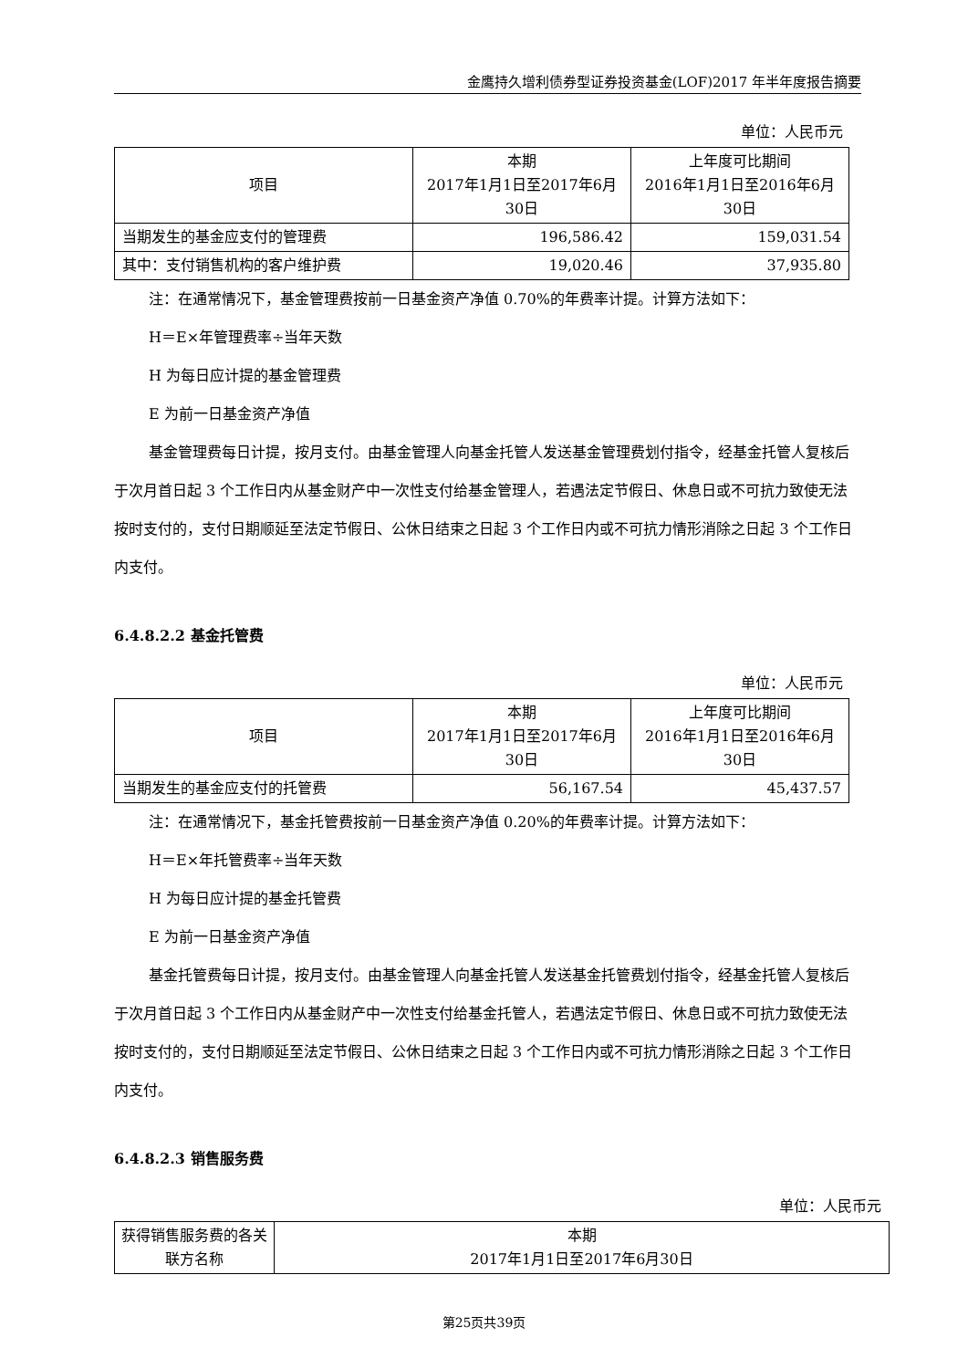金鹰持久增利债券型证券投资基金(LOF)2017 年半年度报告摘要
单位：人民币元
| 项目 | 本期 2017年1月1日至2017年6月 30日 | 上年度可比期间 2016年1月1日至2016年6月 30日 |
| --- | --- | --- |
| 当期发生的基金应支付的管理费 | 196,586.42 | 159,031.54 |
| 其中：支付销售机构的客户维护费 | 19,020.46 | 37,935.80 |
注：在通常情况下，基金管理费按前一日基金资产净值 0.70%的年费率计提。计算方法如下：
H＝E×年管理费率÷当年天数
H 为每日应计提的基金管理费
E 为前一日基金资产净值
基金管理费每日计提，按月支付。由基金管理人向基金托管人发送基金管理费划付指令，经基金托管人复核后于次月首日起 3 个工作日内从基金财产中一次性支付给基金管理人，若遇法定节假日、休息日或不可抗力致使无法按时支付的，支付日期顺延至法定节假日、公休日结束之日起 3 个工作日内或不可抗力情形消除之日起 3 个工作日内支付。
6.4.8.2.2 基金托管费
单位：人民币元
| 项目 | 本期 2017年1月1日至2017年6月 30日 | 上年度可比期间 2016年1月1日至2016年6月 30日 |
| --- | --- | --- |
| 当期发生的基金应支付的托管费 | 56,167.54 | 45,437.57 |
注：在通常情况下，基金托管费按前一日基金资产净值 0.20%的年费率计提。计算方法如下：
H＝E×年托管费率÷当年天数
H 为每日应计提的基金托管费
E 为前一日基金资产净值
基金托管费每日计提，按月支付。由基金管理人向基金托管人发送基金托管费划付指令，经基金托管人复核后于次月首日起 3 个工作日内从基金财产中一次性支付给基金托管人，若遇法定节假日、休息日或不可抗力致使无法按时支付的，支付日期顺延至法定节假日、公休日结束之日起 3 个工作日内或不可抗力情形消除之日起 3 个工作日内支付。
6.4.8.2.3 销售服务费
单位：人民币元
| 获得销售服务费的各关联方名称 | 本期 2017年1月1日至2017年6月30日 |
| --- | --- |
第25页共39页